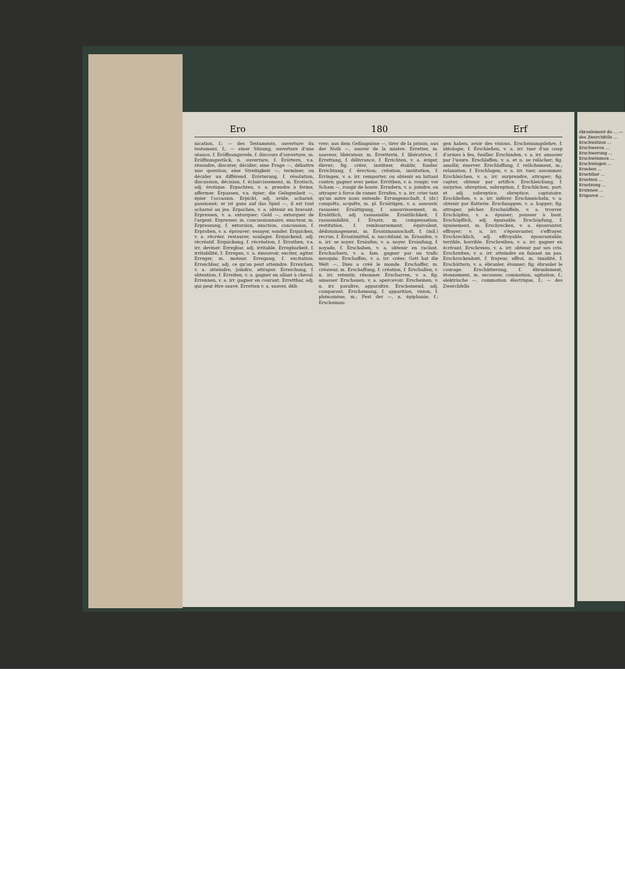Ero 180 Erf
nication, f.; — des Testaments, ouverture du testament, f.; — einer Sitzung, ouverture d'une séance, f. Eröffnungsrede, f. discours d'ouverture, m. Eröffnungsstück, n. ouverture, f. Erörtern, v.a. résoudre, discuter, décider; eine Frage —, débattre une question; eine Streitigkeit —, terminer, ou décider un différend. Erörterung, f. résolution, discussion, décision, f. éclaircissement, m. Erotisch, adj. érotique. Erpachten, v. a. prendre à ferme, affermer. Erpassen, v.a. épier; die Gelegenheit —, épier l'occasion. Erpicht, adj. avide, acharné, passionné; er ist ganz auf das Spiel —, il est tout acharné au jeu. Erpochen, v. a. obtenir en bravant. Erpressen, v. a. extorquer; Geld —, extorquer de l'argent. Erpresser, m. concussionnaire, exacteur, m. Erpressung, f. extorsion, exaction, concussion, f. Erproben, v. a. éprouver; essayer, sonder. Erquicken, v. a. récréer, restaurer, soulager. Erquickend, adj. récréatif. Erquickung, f. récréation, f. Errathen, v.a. irr. deviner. Erregbar, adj. irritable. Erregbarkeit, f. irritabilité, f. Erregen, v. a. émouvoir, exciter, agiter. Erreger, m. moteur. Erregung, f. excitation. Erreichbar, adj. ce qu'on peut atteindre. Erreichen, v. a. atteindre, joindre, attraper. Erreichung, f. obtention, f. Erreiten, v. a. gagner en allant à cheval. Errennen, v. a. irr. gagner en courant. Errettbar, adj. qui peut être sauvé. Erretten v. a. sauver, déli-
vrer; aus dem Gefängnisse —, tirer de la prison; aus der Noth —, sauver de la misère. Erretter, m. sauveur, libérateur, m. Erretterin, f. libératrice, f. Errettung, f. délivrance, f. Errichten, v. a. ériger, élever; fig. créer, instituer, établir, fonder. Errichtung, f. érection; création, institution, f. Erringen, v. a. irr. remporter, ou obtenir en luttant contre; gagner avec peine. Erröthen, v. n. rougir; vor Scham —, rougir de honte. Errudern, v. a. joindre, ou attraper à force de ramer. Errufen, v. a. irr. crier tant qu'un autre nous entende. Errungenschaft, f. (dr.) conquêts, acquêts, m. pl. Ersättigen, v. a. assouvir, rassasier. Ersättigung, f. assouvissement, m. Ersättlich, adj. rassasiable. Ersättlichkeit, f. rassasiabilité, f. Ersatz, m. compensation, restitution, f. remboursement; équivalent, dédommagement, m. Ersatzmannschaft, f. (mil.) recrue, f. Ersatzmittel, n. succédané, m. Ersaufen, v. n. irr. se noyer. Ersäufen, v. a. noyer. Ersäufung, f. noyade, f. Erschaben, v. a. obtenir en raclant. Erschachern, v. a. fam. gagner par un trafic mesquin. Erschaffen, v. a. irr. créer; Gott hat die Welt —, Dieu a créé le monde. Erschaffer, m. créateur, m. Erschaffung, f. création, f. Erschallen, v. n. irr. retentir, résonner. Erscharren, v. a. fig. amasser. Erschauen, v. a. apercevoir. Erscheinen, v. n. irr. paraître, apparaître. Erscheinend, adj. comparant. Erscheinung, f. apparition, vision, f. phénomène, m.; Fest der —, n. épiphanie, f.; Erscheinun-
gen haben, avoir des visions. Erscheinungslehre, f. idéologie, f. Erschießen, v. a. irr. tuer d'un coup d'armes à feu, fusiller. Erschinden, v. a. irr. amasser par l'usure. Erschlaffen, v. a. et n. se relâcher; fig. amollir, énerver. Erschlaffung, f. relâchement, m.; relaxation, f. Erschlagen, v. a. irr. tuer, assommer. Erschleichen, v. a. irr. surprendre, attraper; fig. capter, obtenir par artifice. Erschleichung, f. surprise, obreption, subreption, f. Erschlichen, part. et adj. subreptice, obreptice; captatoire. Erschließen, v. a. irr. inférer. Erschmeicheln, v. a. obtenir par flatterie. Erschnappen, v. a. happer; fig. attraper, pêcher. Erschnüffeln, v. a. trouver. Erschöpfen, v. a. épuiser; pousser à bout. Erschöpflich, adj. épuisable. Erschöpfung, f. épuisement, m. Erschrecken, v. a. épouvanter, effrayer; v. n. irr. s'épouvanter, s'effrayer. Erschrecklich, adj. effroyable, épouvantable, terrible, horrible. Erschreiben, v. a. irr. gagner en écrivant. Erschreien, v. a. irr. obtenir par ses cris. Erschreiten, v. a. irr. atteindre en faisant un pas. Erschrockenheit, f. frayeur, effroi, m. timidité, f. Erschüttern, v. a. ébranler, étonner; fig. ébranler le courage. Erschütterung, f. ébranlement, étonnement, m. secousse; commotion, agitation, f.; elektrische —, commotion électrique, f.; — des Zwerchfells
ébranlement du ... — des Zwerchfells ... Erschwätzen ... Erschweren ... Erschwerung ... Erschwimmen ... Erschwingen ... Ersehen ... Ersetzbar ... Ersetzen ... Ersetzung ... Ersinnen ... Ersparen ...